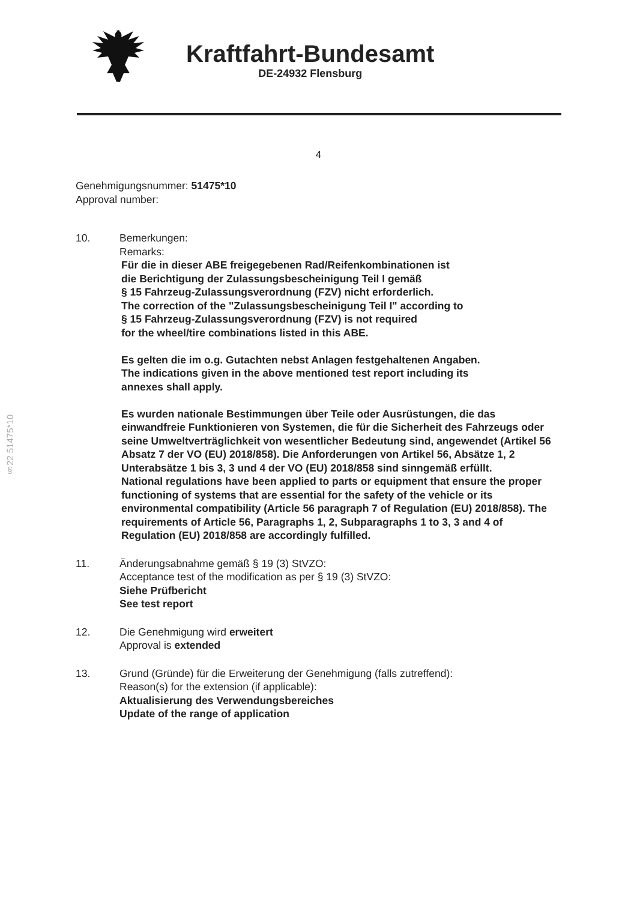Kraftfahrt-Bundesamt
DE-24932 Flensburg
§22 51475*10
4
Genehmigungsnummer: 51475*10
Approval number:
10. Bemerkungen:
Remarks:
Für die in dieser ABE freigegebenen Rad/Reifenkombinationen ist
die Berichtigung der Zulassungsbescheinigung Teil I gemäß
§ 15 Fahrzeug-Zulassungsverordnung (FZV) nicht erforderlich.
The correction of the "Zulassungsbescheinigung Teil I" according to
§ 15 Fahrzeug-Zulassungsverordnung (FZV) is not required
for the wheel/tire combinations listed in this ABE.
Es gelten die im o.g. Gutachten nebst Anlagen festgehaltenen Angaben.
The indications given in the above mentioned test report including its
annexes shall apply.
Es wurden nationale Bestimmungen über Teile oder Ausrüstungen, die das einwandfreie Funktionieren von Systemen, die für die Sicherheit des Fahrzeugs oder seine Umweltverträglichkeit von wesentlicher Bedeutung sind, angewendet (Artikel 56 Absatz 7 der VO (EU) 2018/858). Die Anforderungen von Artikel 56, Absätze 1, 2 Unterabsätze 1 bis 3, 3 und 4 der VO (EU) 2018/858 sind sinngemäß erfüllt.
National regulations have been applied to parts or equipment that ensure the proper functioning of systems that are essential for the safety of the vehicle or its environmental compatibility (Article 56 paragraph 7 of Regulation (EU) 2018/858). The requirements of Article 56, Paragraphs 1, 2, Subparagraphs 1 to 3, 3 and 4 of Regulation (EU) 2018/858 are accordingly fulfilled.
11. Änderungsabnahme gemäß § 19 (3) StVZO:
Acceptance test of the modification as per § 19 (3) StVZO:
Siehe Prüfbericht
See test report
12. Die Genehmigung wird erweitert
Approval is extended
13. Grund (Gründe) für die Erweiterung der Genehmigung (falls zutreffend):
Reason(s) for the extension (if applicable):
Aktualisierung des Verwendungsbereiches
Update of the range of application